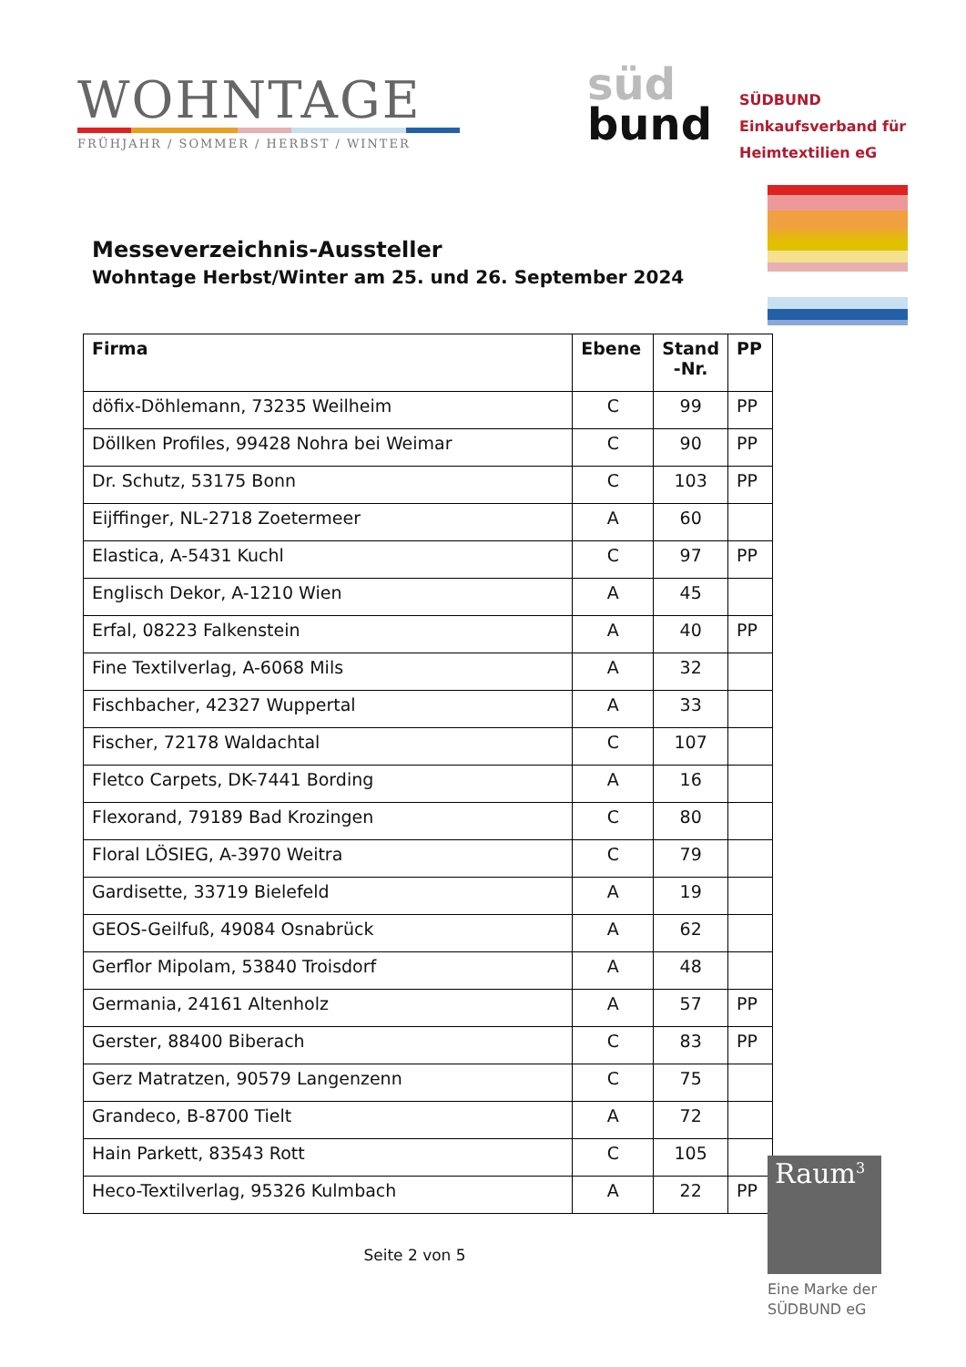WOHNTAGE
FRÜHJAHR / SOMMER / HERBST / WINTER
süd
bund
SÜDBUND
Einkaufsverband für
Heimtextilien eG
Messeverzeichnis-Aussteller
Wohntage Herbst/Winter am 25. und 26. September 2024
| Firma | Ebene | Stand -Nr. | PP |
| --- | --- | --- | --- |
| döfix-Döhlemann, 73235 Weilheim | C | 99 | PP |
| Döllken Profiles, 99428 Nohra bei Weimar | C | 90 | PP |
| Dr. Schutz, 53175 Bonn | C | 103 | PP |
| Eijffinger, NL-2718 Zoetermeer | A | 60 | |
| Elastica, A-5431 Kuchl | C | 97 | PP |
| Englisch Dekor, A-1210 Wien | A | 45 | |
| Erfal, 08223 Falkenstein | A | 40 | PP |
| Fine Textilverlag, A-6068 Mils | A | 32 | |
| Fischbacher, 42327 Wuppertal | A | 33 | |
| Fischer, 72178 Waldachtal | C | 107 | |
| Fletco Carpets, DK-7441 Bording | A | 16 | |
| Flexorand, 79189 Bad Krozingen | C | 80 | |
| Floral LÖSIEG, A-3970 Weitra | C | 79 | |
| Gardisette, 33719 Bielefeld | A | 19 | |
| GEOS-Geilfuß, 49084 Osnabrück | A | 62 | |
| Gerflor Mipolam, 53840 Troisdorf | A | 48 | |
| Germania, 24161 Altenholz | A | 57 | PP |
| Gerster, 88400 Biberach | C | 83 | PP |
| Gerz Matratzen, 90579 Langenzenn | C | 75 | |
| Grandeco, B-8700 Tielt | A | 72 | |
| Hain Parkett, 83543 Rott | C | 105 | |
| Heco-Textilverlag, 95326 Kulmbach | A | 22 | PP |
Seite 2 von 5
Raum<sup>3</sup>
Eine Marke der
SÜDBUND eG